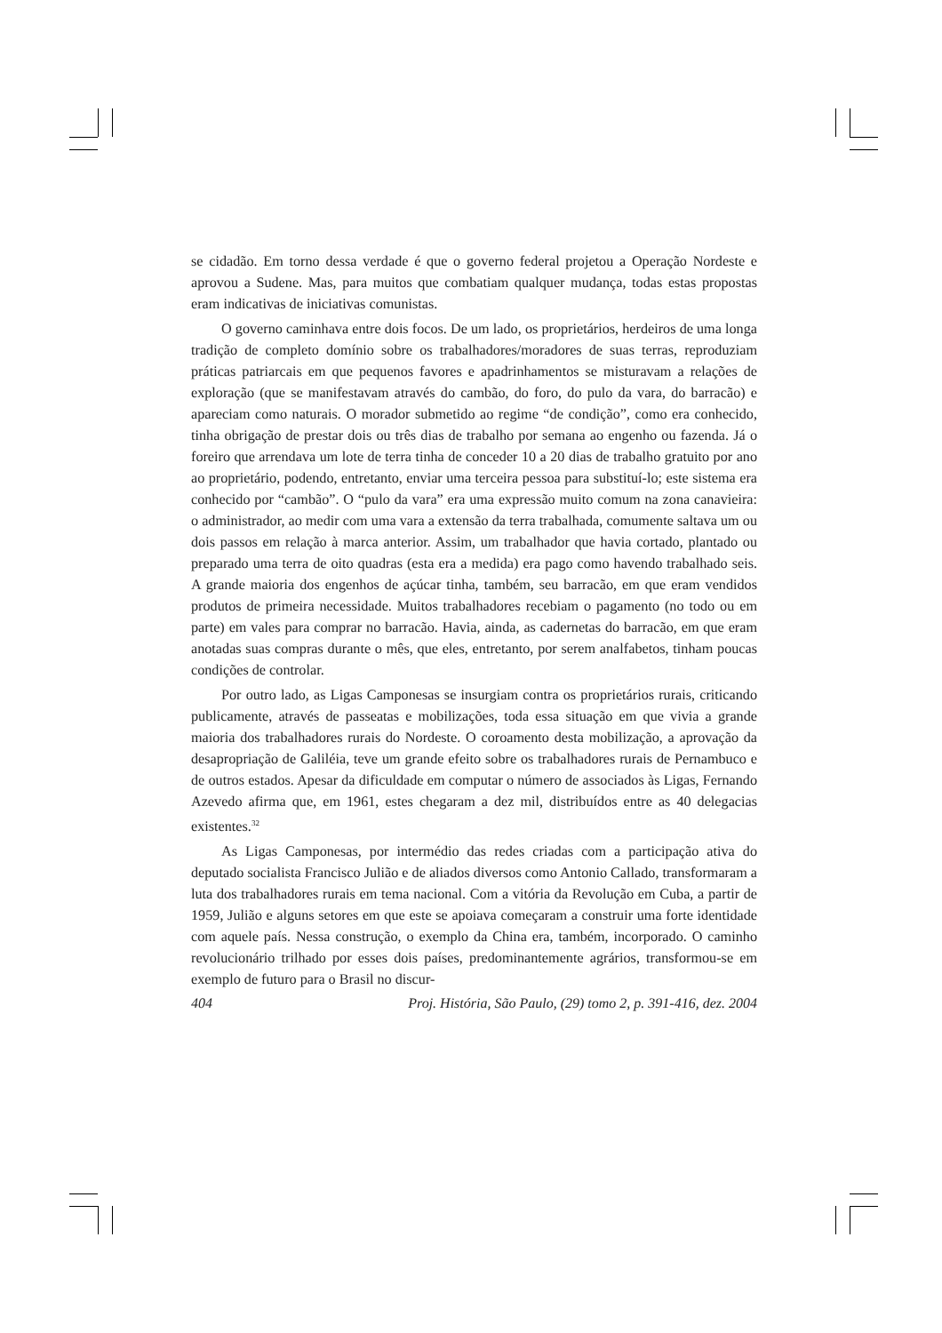se cidadão. Em torno dessa verdade é que o governo federal projetou a Operação Nordeste e aprovou a Sudene. Mas, para muitos que combatiam qualquer mudança, todas estas propostas eram indicativas de iniciativas comunistas.
O governo caminhava entre dois focos. De um lado, os proprietários, herdeiros de uma longa tradição de completo domínio sobre os trabalhadores/moradores de suas terras, reproduziam práticas patriarcais em que pequenos favores e apadrinhamentos se misturavam a relações de exploração (que se manifestavam através do cambão, do foro, do pulo da vara, do barracão) e apareciam como naturais. O morador submetido ao regime “de condição”, como era conhecido, tinha obrigação de prestar dois ou três dias de trabalho por semana ao engenho ou fazenda. Já o foreiro que arrendava um lote de terra tinha de conceder 10 a 20 dias de trabalho gratuito por ano ao proprietário, podendo, entretanto, enviar uma terceira pessoa para substituí-lo; este sistema era conhecido por “cambão”. O “pulo da vara” era uma expressão muito comum na zona canavieira: o administrador, ao medir com uma vara a extensão da terra trabalhada, comumente saltava um ou dois passos em relação à marca anterior. Assim, um trabalhador que havia cortado, plantado ou preparado uma terra de oito quadras (esta era a medida) era pago como havendo trabalhado seis. A grande maioria dos engenhos de açúcar tinha, também, seu barracão, em que eram vendidos produtos de primeira necessidade. Muitos trabalhadores recebiam o pagamento (no todo ou em parte) em vales para comprar no barracão. Havia, ainda, as cadernetas do barracão, em que eram anotadas suas compras durante o mês, que eles, entretanto, por serem analfabetos, tinham poucas condições de controlar.
Por outro lado, as Ligas Camponesas se insurgiam contra os proprietários rurais, criticando publicamente, através de passeatas e mobilizações, toda essa situação em que vivia a grande maioria dos trabalhadores rurais do Nordeste. O coroamento desta mobilização, a aprovação da desapropriação de Galiléia, teve um grande efeito sobre os trabalhadores rurais de Pernambuco e de outros estados. Apesar da dificuldade em computar o número de associados às Ligas, Fernando Azevedo afirma que, em 1961, estes chegaram a dez mil, distribuídos entre as 40 delegacias existentes.<sup>32</sup>
As Ligas Camponesas, por intermédio das redes criadas com a participação ativa do deputado socialista Francisco Julião e de aliados diversos como Antonio Callado, transformaram a luta dos trabalhadores rurais em tema nacional. Com a vitória da Revolução em Cuba, a partir de 1959, Julião e alguns setores em que este se apoiava começaram a construir uma forte identidade com aquele país. Nessa construção, o exemplo da China era, também, incorporado. O caminho revolucionário trilhado por esses dois países, predominantemente agrários, transformou-se em exemplo de futuro para o Brasil no discur-
404 Proj. História, São Paulo, (29) tomo 2, p. 391-416, dez. 2004